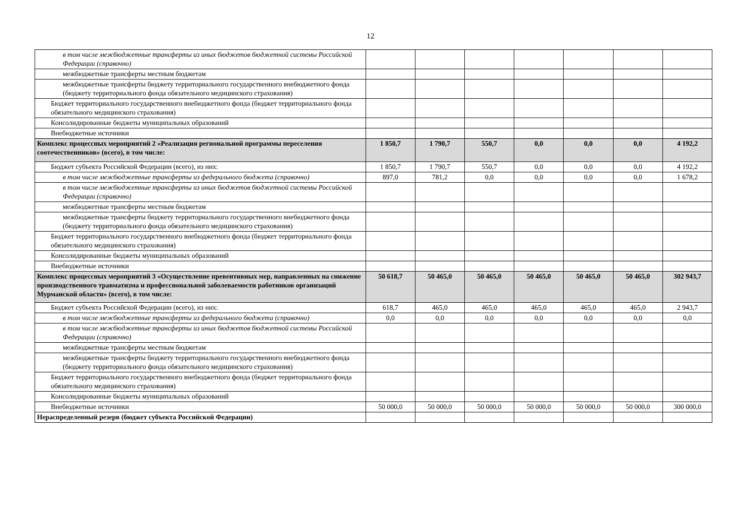12
| в том числе межбюджетные трансферты из иных бюджетов бюджетной системы Российской Федерации (справочно) | | | | | | | |
| межбюджетные трансферты местным бюджетам | | | | | | | |
| межбюджетные трансферты бюджету территориального государственного внебюджетного фонда (бюджету территориального фонда обязательного медицинского страхования) | | | | | | | |
| Бюджет территориального государственного внебюджетного фонда (бюджет территориального фонда обязательного медицинского страхования) | | | | | | | |
| Консолидированные бюджеты муниципальных образований | | | | | | | |
| Внебюджетные источники | | | | | | | |
| Комплекс процессных мероприятий 2 «Реализация региональной программы переселения соотечественников» (всего), в том числе: | 1 850,7 | 1 790,7 | 550,7 | 0,0 | 0,0 | 0,0 | 4 192,2 |
| Бюджет субъекта Российской Федерации (всего), из них: | 1 850,7 | 1 790,7 | 550,7 | 0,0 | 0,0 | 0,0 | 4 192,2 |
| в том числе межбюджетные трансферты из федерального бюджета (справочно) | 897,0 | 781,2 | 0,0 | 0,0 | 0,0 | 0,0 | 1 678,2 |
| в том числе межбюджетные трансферты из иных бюджетов бюджетной системы Российской Федерации (справочно) | | | | | | | |
| межбюджетные трансферты местным бюджетам | | | | | | | |
| межбюджетные трансферты бюджету территориального государственного внебюджетного фонда (бюджету территориального фонда обязательного медицинского страхования) | | | | | | | |
| Бюджет территориального государственного внебюджетного фонда (бюджет территориального фонда обязательного медицинского страхования) | | | | | | | |
| Консолидированные бюджеты муниципальных образований | | | | | | | |
| Внебюджетные источники | | | | | | | |
| Комплекс процессных мероприятий 3 «Осуществление превентивных мер, направленных на снижение производственного травматизма и профессиональной заболеваемости работников организаций Мурманской области» (всего), в том числе: | 50 618,7 | 50 465,0 | 50 465,0 | 50 465,0 | 50 465,0 | 50 465,0 | 302 943,7 |
| Бюджет субъекта Российской Федерации (всего), из них: | 618,7 | 465,0 | 465,0 | 465,0 | 465,0 | 465,0 | 2 943,7 |
| в том числе межбюджетные трансферты из федерального бюджета (справочно) | 0,0 | 0,0 | 0,0 | 0,0 | 0,0 | 0,0 | 0,0 |
| в том числе межбюджетные трансферты из иных бюджетов бюджетной системы Российской Федерации (справочно) | | | | | | | |
| межбюджетные трансферты местным бюджетам | | | | | | | |
| межбюджетные трансферты бюджету территориального государственного внебюджетного фонда (бюджету территориального фонда обязательного медицинского страхования) | | | | | | | |
| Бюджет территориального государственного внебюджетного фонда (бюджет территориального фонда обязательного медицинского страхования) | | | | | | | |
| Консолидированные бюджеты муниципальных образований | | | | | | | |
| Внебюджетные источники | 50 000,0 | 50 000,0 | 50 000,0 | 50 000,0 | 50 000,0 | 50 000,0 | 300 000,0 |
| Нераспределенный резерв (бюджет субъекта Российской Федерации) | | | | | | | |